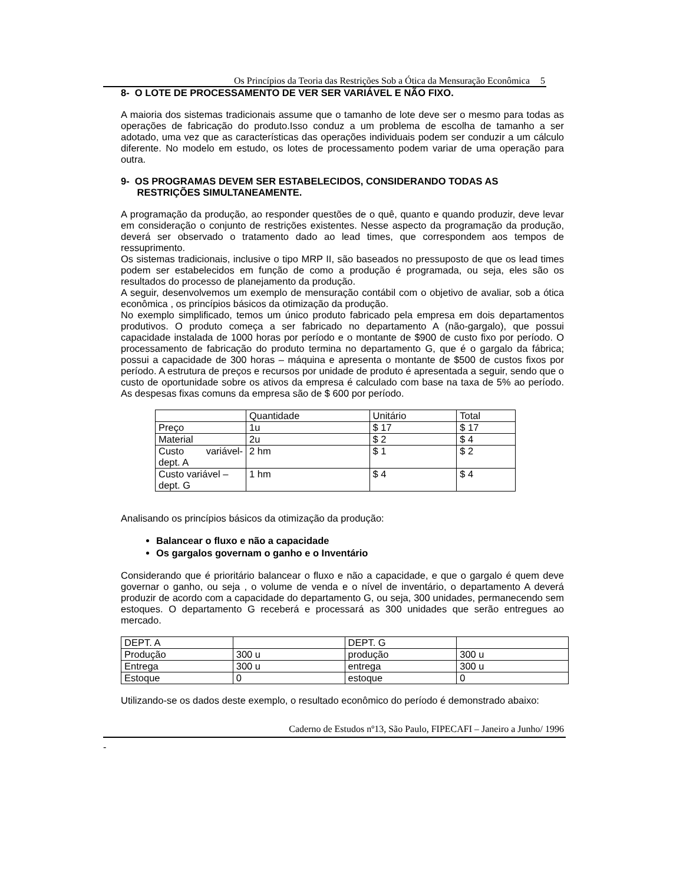Os Princípios da Teoria das Restrições Sob a Ótica da Mensuração Econômica 5
8- O LOTE DE PROCESSAMENTO DE VER SER VARIÁVEL E NÃO FIXO.
A maioria dos sistemas tradicionais assume que o tamanho de lote deve ser o mesmo para todas as operações de fabricação do produto.Isso conduz a um problema de escolha de tamanho a ser adotado, uma vez que as características das operações individuais podem ser conduzir a um cálculo diferente. No modelo em estudo, os lotes de processamento podem variar de uma operação para outra.
9- OS PROGRAMAS DEVEM SER ESTABELECIDOS, CONSIDERANDO TODAS AS
RESTRIÇÕES SIMULTANEAMENTE.
A programação da produção, ao responder questões de o quê, quanto e quando produzir, deve levar em consideração o conjunto de restrições existentes. Nesse aspecto da programação da produção, deverá ser observado o tratamento dado ao lead times, que correspondem aos tempos de ressuprimento.
Os sistemas tradicionais, inclusive o tipo MRP II, são baseados no pressuposto de que os lead times podem ser estabelecidos em função de como a produção é programada, ou seja, eles são os resultados do processo de planejamento da produção.
A seguir, desenvolvemos um exemplo de mensuração contábil com o objetivo de avaliar, sob a ótica econômica , os princípios básicos da otimização da produção.
No exemplo simplificado, temos um único produto fabricado pela empresa em dois departamentos produtivos. O produto começa a ser fabricado no departamento A (não-gargalo), que possui capacidade instalada de 1000 horas por período e o montante de $900 de custo fixo por período. O processamento de fabricação do produto termina no departamento G, que é o gargalo da fábrica; possui a capacidade de 300 horas – máquina e apresenta o montante de $500 de custos fixos por período. A estrutura de preços e recursos por unidade de produto é apresentada a seguir, sendo que o custo de oportunidade sobre os ativos da empresa é calculado com base na taxa de 5% ao período. As despesas fixas comuns da empresa são de $ 600 por período.
| | Quantidade | Unitário | Total |
| Preço | 1u | $ 17 | $ 17 |
| Material | 2u | $ 2 | $ 4 |
| Custo variável-dept. A | 2 hm | $ 1 | $ 2 |
| Custo variável – dept. G | 1 hm | $ 4 | $ 4 |
Analisando os princípios básicos da otimização da produção:
Balancear o fluxo e não a capacidade
Os gargalos governam o ganho e o Inventário
Considerando que é prioritário balancear o fluxo e não a capacidade, e que o gargalo é quem deve governar o ganho, ou seja , o volume de venda e o nível de inventário, o departamento A deverá produzir de acordo com a capacidade do departamento G, ou seja, 300 unidades, permanecendo sem estoques. O departamento G receberá e processará as 300 unidades que serão entregues ao mercado.
| DEPT. A | | DEPT. G | |
| Produção | 300 u | produção | 300 u |
| Entrega | 300 u | entrega | 300 u |
| Estoque | 0 | estoque | 0 |
Utilizando-se os dados deste exemplo, o resultado econômico do período é demonstrado abaixo:
Caderno de Estudos nº13, São Paulo, FIPECAFI – Janeiro a Junho/ 1996
-